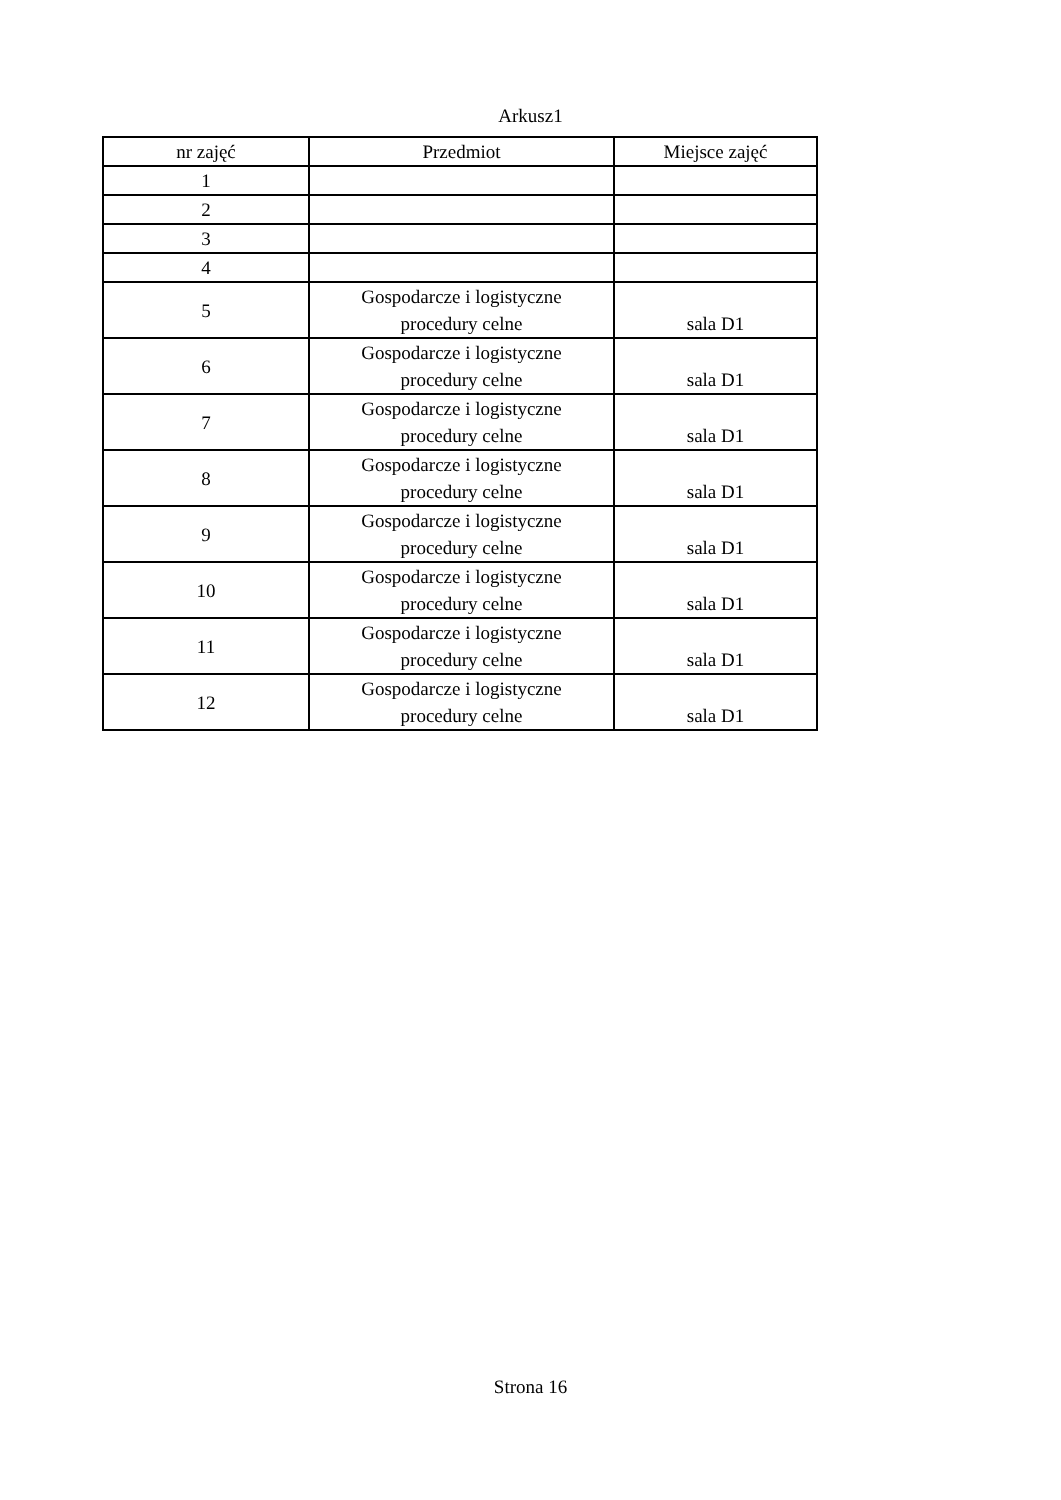Arkusz1
| nr zajęć | Przedmiot | Miejsce zajęć |
| --- | --- | --- |
| 1 | | |
| 2 | | |
| 3 | | |
| 4 | | |
| 5 | Gospodarcze i logistyczne procedury celne | sala D1 |
| 6 | Gospodarcze i logistyczne procedury celne | sala D1 |
| 7 | Gospodarcze i logistyczne procedury celne | sala D1 |
| 8 | Gospodarcze i logistyczne procedury celne | sala D1 |
| 9 | Gospodarcze i logistyczne procedury celne | sala D1 |
| 10 | Gospodarcze i logistyczne procedury celne | sala D1 |
| 11 | Gospodarcze i logistyczne procedury celne | sala D1 |
| 12 | Gospodarcze i logistyczne procedury celne | sala D1 |
Strona 16